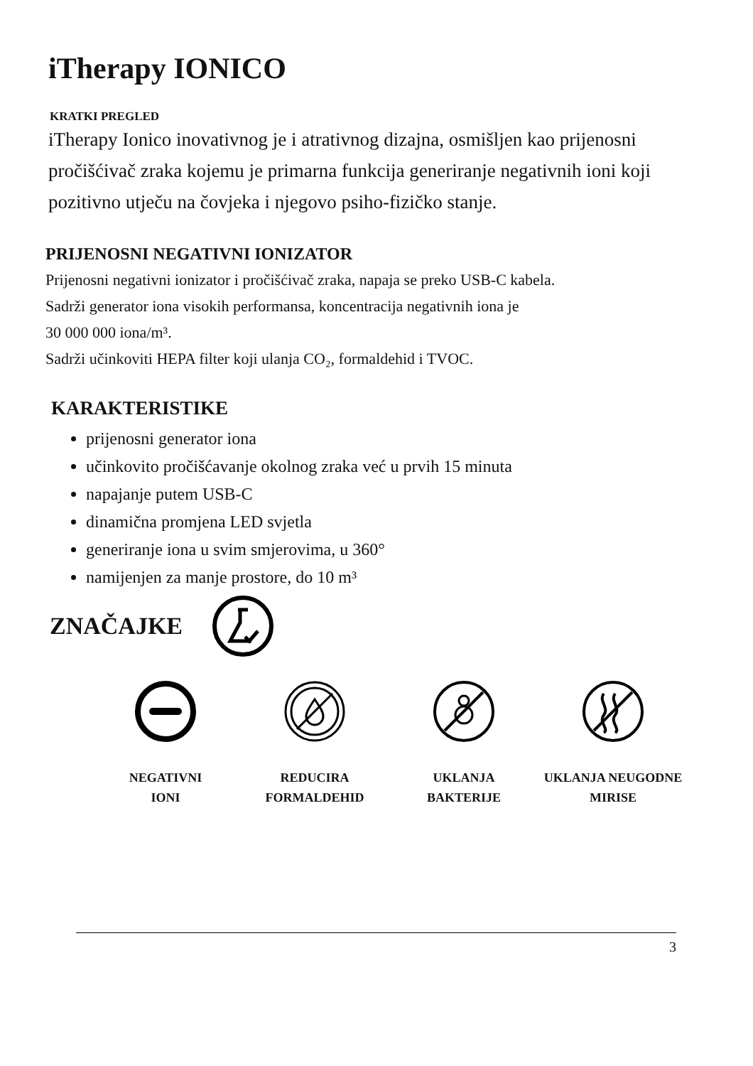iTherapy IONICO
KRATKI PREGLED
iTherapy Ionico inovativnog je i atrativnog dizajna, osmišljen kao prijenosni pročišćivač zraka kojemu je primarna funkcija generiranje negativnih ioni koji pozitivno utječu na čovjeka i njegovo psiho-fizičko stanje.
PRIJENOSNI NEGATIVNI IONIZATOR
Prijenosni negativni ionizator i pročišćivač zraka, napaja se preko USB-C kabela.
Sadrži generator iona visokih performansa, koncentracija negativnih iona je
30 000 000 iona/m³.
Sadrži učinkoviti HEPA filter koji ulanja CO₂, formaldehid i TVOC.
KARAKTERISTIKE
prijenosni generator iona
učinkovito pročišćavanje okolnog zraka već u prvih 15 minuta
napajanje putem USB-C
dinamična promjena LED svjetla
generiranje iona u svim smjerovima, u 360°
namijenjen za manje prostore, do 10 m³
ZNAČAJKE
NEGATIVNI
IONI
REDUCIRA
FORMALDEHID
UKLANJA
BAKTERIJE
UKLANJA NEUGODNE
MIRISE
3